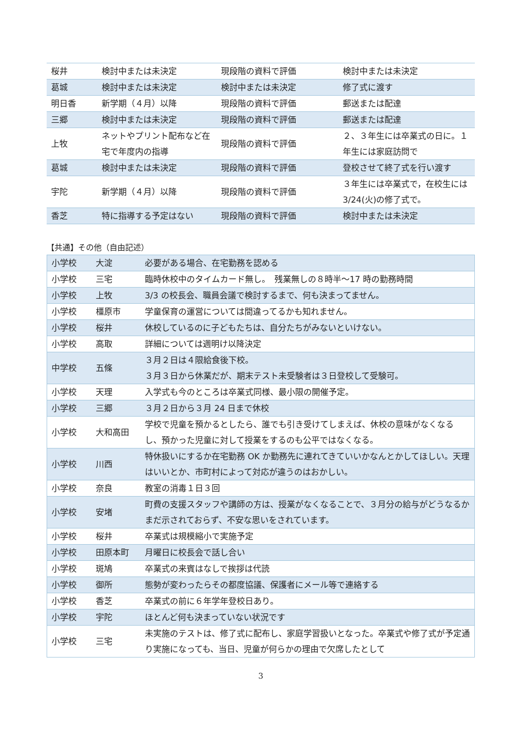| 桜井 | 検討中または未決定 | 現段階の資料で評価 | 検討中または未決定 |
| 葛城 | 検討中または未決定 | 検討中または未決定 | 修了式に渡す |
| 明日香 | 新学期（４月）以降 | 現段階の資料で評価 | 郵送または配達 |
| 三郷 | 検討中または未決定 | 現段階の資料で評価 | 郵送または配達 |
| 上牧 | ネットやプリント配布など在宅で年度内の指導 | 現段階の資料で評価 | ２、３年生には卒業式の日に。１年生には家庭訪問で |
| 葛城 | 検討中または未決定 | 現段階の資料で評価 | 登校させて終了式を行い渡す |
| 宇陀 | 新学期（４月）以降 | 現段階の資料で評価 | ３年生には卒業式で，在校生には 3/24(火)の修了式で。 |
| 香芝 | 特に指導する予定はない | 現段階の資料で評価 | 検討中または未決定 |
【共通】その他（自由記述）
| 小学校 | 大淀 | 必要がある場合、在宅勤務を認める |
| 小学校 | 三宅 | 臨時休校中のタイムカード無し。 残業無しの８時半～17 時の勤務時間 |
| 小学校 | 上牧 | 3/3 の校長会、職員会議で検討するまで、何も決まってません。 |
| 小学校 | 橿原市 | 学童保育の運営については間違ってるかも知れません。 |
| 小学校 | 桜井 | 休校しているのに子どもたちは、自分たちがみないといけない。 |
| 小学校 | 高取 | 詳細については週明け以降決定 |
| 中学校 | 五條 | ３月２日は４限給食後下校。 ３月３日から休業だが、期末テスト未受験者は３日登校して受験可。 |
| 小学校 | 天理 | 入学式も今のところは卒業式同様、最小限の開催予定。 |
| 小学校 | 三郷 | ３月２日から３月 24 日まで休校 |
| 小学校 | 大和高田 | 学校で児童を預かるとしたら、誰でも引き受けてしまえば、休校の意味がなくなるし、預かった児童に対して授業をするのも公平ではなくなる。 |
| 小学校 | 川西 | 特休扱いにするか在宅勤務 OK か勤務先に連れてきていいかなんとかしてほしい。天理はいいとか、市町村によって対応が違うのはおかしい。 |
| 小学校 | 奈良 | 教室の消毒１日３回 |
| 小学校 | 安堵 | 町費の支援スタッフや講師の方は、授業がなくなることで、３月分の給与がどうなるかまだ示されておらず、不安な思いをされています。 |
| 小学校 | 桜井 | 卒業式は規模縮小で実施予定 |
| 小学校 | 田原本町 | 月曜日に校長会で話し合い |
| 小学校 | 斑鳩 | 卒業式の来賓はなしで挨拶は代読 |
| 小学校 | 御所 | 態勢が変わったらその都度協議、保護者にメール等で連絡する |
| 小学校 | 香芝 | 卒業式の前に６年学年登校日あり。 |
| 小学校 | 宇陀 | ほとんど何も決まっていない状況です |
| 小学校 | 三宅 | 未実施のテストは、修了式に配布し、家庭学習扱いとなった。卒業式や修了式が予定通り実施になっても、当日、児童が何らかの理由で欠席したとして |
3